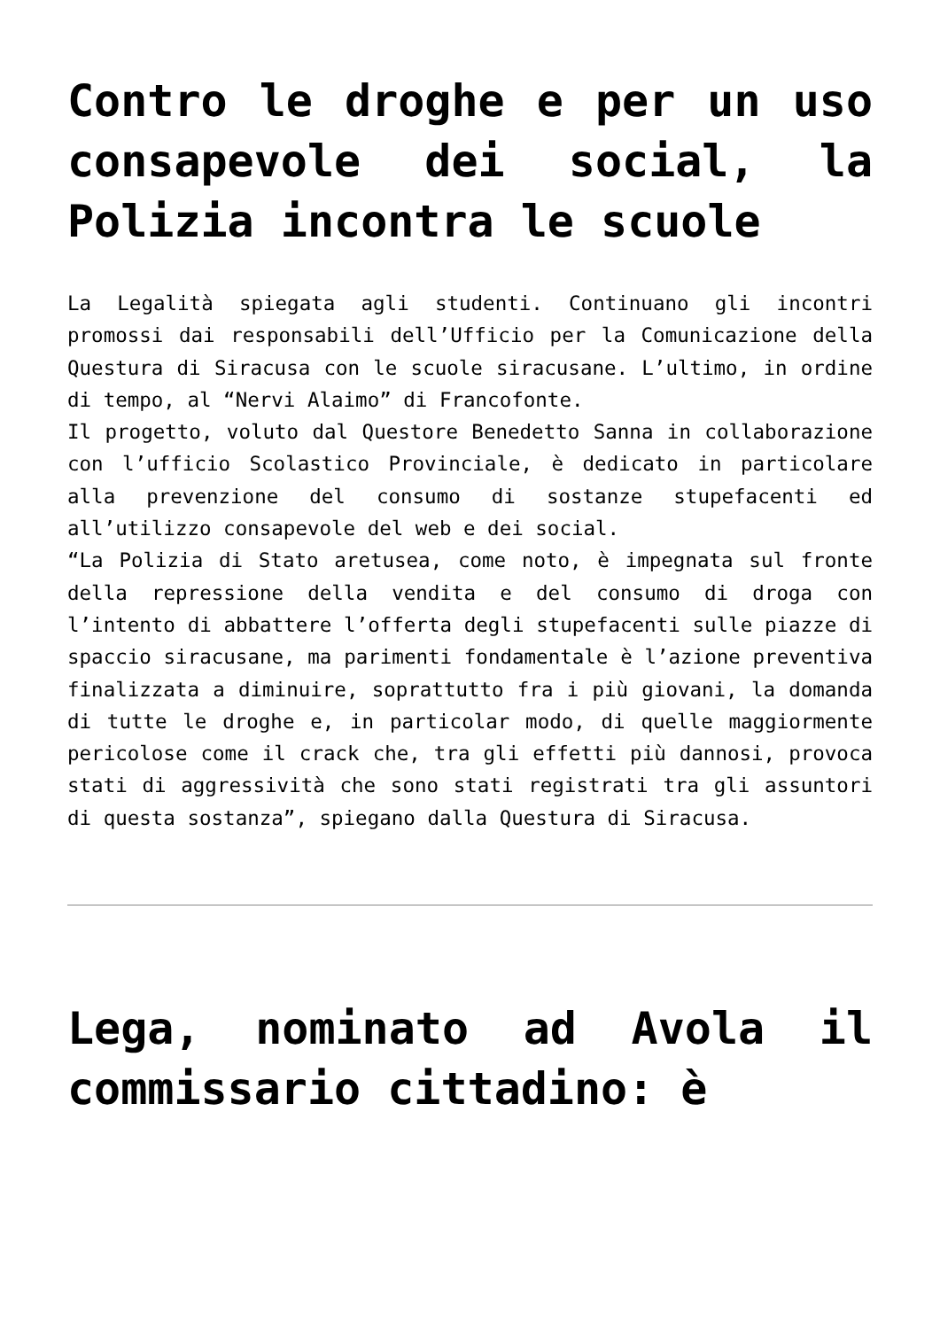Contro le droghe e per un uso consapevole dei social, la Polizia incontra le scuole
La Legalità spiegata agli studenti. Continuano gli incontri promossi dai responsabili dell’Ufficio per la Comunicazione della Questura di Siracusa con le scuole siracusane. L’ultimo, in ordine di tempo, al “Nervi Alaimo” di Francofonte.
Il progetto, voluto dal Questore Benedetto Sanna in collaborazione con l’ufficio Scolastico Provinciale, è dedicato in particolare alla prevenzione del consumo di sostanze stupefacenti ed all’utilizzo consapevole del web e dei social.
“La Polizia di Stato aretusea, come noto, è impegnata sul fronte della repressione della vendita e del consumo di droga con l’intento di abbattere l’offerta degli stupefacenti sulle piazze di spaccio siracusane, ma parimenti fondamentale è l’azione preventiva finalizzata a diminuire, soprattutto fra i più giovani, la domanda di tutte le droghe e, in particolar modo, di quelle maggiormente pericolose come il crack che, tra gli effetti più dannosi, provoca stati di aggressività che sono stati registrati tra gli assuntori di questa sostanza”, spiegano dalla Questura di Siracusa.
Lega, nominato ad Avola il commissario cittadino: è